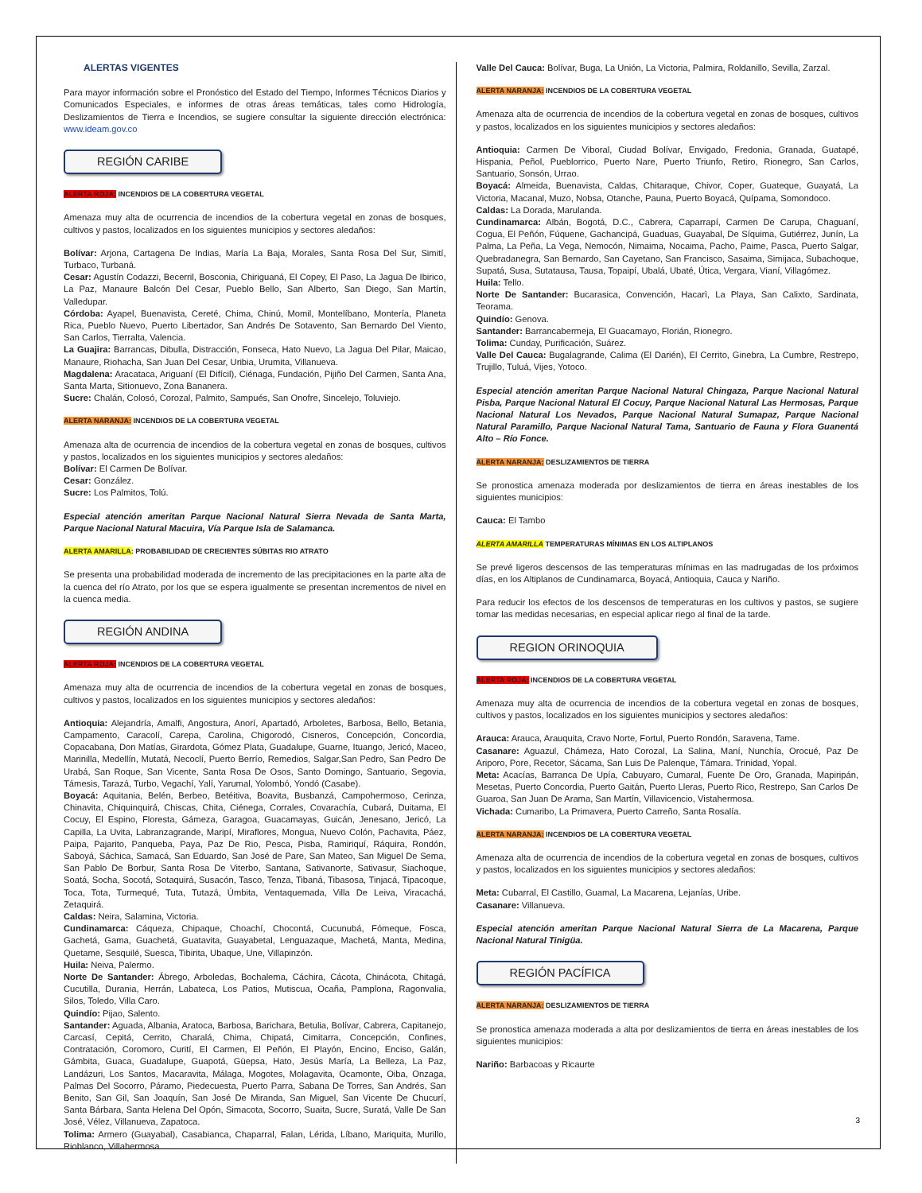ALERTAS VIGENTES
Para mayor información sobre el Pronóstico del Estado del Tiempo, Informes Técnicos Diarios y Comunicados Especiales, e informes de otras áreas temáticas, tales como Hidrología, Deslizamientos de Tierra e Incendios, se sugiere consultar la siguiente dirección electrónica: www.ideam.gov.co
REGIÓN CARIBE
ALERTA ROJA: INCENDIOS DE LA COBERTURA VEGETAL
Amenaza muy alta de ocurrencia de incendios de la cobertura vegetal en zonas de bosques, cultivos y pastos, localizados en los siguientes municipios y sectores aledaños:
Bolívar: Arjona, Cartagena De Indias, María La Baja, Morales, Santa Rosa Del Sur, Simití, Turbaco, Turbaná.
Cesar: Agustín Codazzi, Becerril, Bosconia, Chiriguaná, El Copey, El Paso, La Jagua De Ibirico, La Paz, Manaure Balcón Del Cesar, Pueblo Bello, San Alberto, San Diego, San Martín, Valledupar.
Córdoba: Ayapel, Buenavista, Cereté, Chima, Chinú, Momil, Montelíbano, Montería, Planeta Rica, Pueblo Nuevo, Puerto Libertador, San Andrés De Sotavento, San Bernardo Del Viento, San Carlos, Tierralta, Valencia.
La Guajira: Barrancas, Dibulla, Distracción, Fonseca, Hato Nuevo, La Jagua Del Pilar, Maicao, Manaure, Riohacha, San Juan Del Cesar, Uribia, Urumita, Villanueva.
Magdalena: Aracataca, Ariguaní (El Difícil), Ciénaga, Fundación, Pijiño Del Carmen, Santa Ana, Santa Marta, Sitionuevo, Zona Bananera.
Sucre: Chalán, Colosó, Corozal, Palmito, Sampués, San Onofre, Sincelejo, Toluviejo.
ALERTA NARANJA: INCENDIOS DE LA COBERTURA VEGETAL
Amenaza alta de ocurrencia de incendios de la cobertura vegetal en zonas de bosques, cultivos y pastos, localizados en los siguientes municipios y sectores aledaños:
Bolívar: El Carmen De Bolívar.
Cesar: González.
Sucre: Los Palmitos, Tolú.
Especial atención ameritan Parque Nacional Natural Sierra Nevada de Santa Marta, Parque Nacional Natural Macuira, Vía Parque Isla de Salamanca.
ALERTA AMARILLA: PROBABILIDAD DE CRECIENTES SÚBITAS RIO ATRATO
Se presenta una probabilidad moderada de incremento de las precipitaciones en la parte alta de la cuenca del río Atrato, por los que se espera igualmente se presentan incrementos de nivel en la cuenca media.
REGIÓN ANDINA
ALERTA ROJA: INCENDIOS DE LA COBERTURA VEGETAL
Amenaza muy alta de ocurrencia de incendios de la cobertura vegetal en zonas de bosques, cultivos y pastos, localizados en los siguientes municipios y sectores aledaños:
Antioquia: Alejandría, Amalfi, Angostura, Anorí, Apartadó, Arboletes, Barbosa, Bello, Betania, Campamento, Caracolí, Carepa, Carolina, Chigorodó, Cisneros, Concepción, Concordia, Copacabana, Don Matías, Girardota, Gómez Plata, Guadalupe, Guarne, Ituango, Jericó, Maceo, Marinilla, Medellín, Mutatá, Necoclí, Puerto Berrío, Remedios, Salgar,San Pedro, San Pedro De Urabá, San Roque, San Vicente, Santa Rosa De Osos, Santo Domingo, Santuario, Segovia, Támesis, Tarazá, Turbo, Vegachí, Yalí, Yarumal, Yolombó, Yondó (Casabe).
Boyacá: Aquitania, Belén, Berbeo, Betéitiva, Boavita, Busbanzá, Campohermoso, Cerinza, Chinavita, Chiquinquirá, Chiscas, Chita, Ciénega, Corrales, Covarachía, Cubará, Duitama, El Cocuy, El Espino, Floresta, Gámeza, Garagoa, Guacamayas, Guicán, Jenesano, Jericó, La Capilla, La Uvita, Labranzagrande, Maripí, Miraflores, Mongua, Nuevo Colón, Pachavita, Páez, Paipa, Pajarito, Panqueba, Paya, Paz De Rio, Pesca, Pisba, Ramiriquí, Ráquira, Rondón, Saboyá, Sáchica, Samacá, San Eduardo, San José de Pare, San Mateo, San Miguel De Sema, San Pablo De Borbur, Santa Rosa De Viterbo, Santana, Sativanorte, Sativasur, Siachoque, Soatá, Socha, Socotá, Sotaquirá, Susacón, Tasco, Tenza, Tibaná, Tibasosa, Tinjacá, Tipacoque, Toca, Tota, Turmequé, Tuta, Tutazá, Úmbita, Ventaquemada, Villa De Leiva, Viracachá, Zetaquirá.
Caldas: Neira, Salamina, Victoria.
Cundinamarca: Cáqueza, Chipaque, Choachí, Chocontá, Cucunubá, Fómeque, Fosca, Gachetá, Gama, Guachetá, Guatavita, Guayabetal, Lenguazaque, Machetá, Manta, Medina, Quetame, Sesquilé, Suesca, Tibirita, Ubaque, Une, Villapinzón.
Huila: Neiva, Palermo.
Norte De Santander: Ábrego, Arboledas, Bochalema, Cáchira, Cácota, Chinácota, Chitagá, Cucutilla, Durania, Herrán, Labateca, Los Patios, Mutiscua, Ocaña, Pamplona, Ragonvalia, Silos, Toledo, Villa Caro.
Quindío: Pijao, Salento.
Santander: Aguada, Albania, Aratoca, Barbosa, Barichara, Betulia, Bolívar, Cabrera, Capitanejo, Carcasí, Cepitá, Cerrito, Charalá, Chima, Chipatá, Cimitarra, Concepción, Confines, Contratación, Coromoro, Curití, El Carmen, El Peñón, El Playón, Encino, Enciso, Galán, Gámbita, Guaca, Guadalupe, Guapotá, Güepsa, Hato, Jesús María, La Belleza, La Paz, Landázuri, Los Santos, Macaravita, Málaga, Mogotes, Molagavita, Ocamonte, Oiba, Onzaga, Palmas Del Socorro, Páramo, Piedecuesta, Puerto Parra, Sabana De Torres, San Andrés, San Benito, San Gil, San Joaquín, San José De Miranda, San Miguel, San Vicente De Chucurí, Santa Bárbara, Santa Helena Del Opón, Simacota, Socorro, Suaita, Sucre, Suratá, Valle De San José, Vélez, Villanueva, Zapatoca.
Tolima: Armero (Guayabal), Casabianca, Chaparral, Falan, Lérida, Líbano, Mariquita, Murillo, Rioblanco, Villahermosa.
Valle Del Cauca: Bolívar, Buga, La Unión, La Victoria, Palmira, Roldanillo, Sevilla, Zarzal.
ALERTA NARANJA: INCENDIOS DE LA COBERTURA VEGETAL
Amenaza alta de ocurrencia de incendios de la cobertura vegetal en zonas de bosques, cultivos y pastos, localizados en los siguientes municipios y sectores aledaños:
Antioquia: Carmen De Viboral, Ciudad Bolívar, Envigado, Fredonia, Granada, Guatapé, Hispania, Peñol, Pueblorrico, Puerto Nare, Puerto Triunfo, Retiro, Rionegro, San Carlos, Santuario, Sonsón, Urrao.
Boyacá: Almeida, Buenavista, Caldas, Chitaraque, Chivor, Coper, Guateque, Guayatá, La Victoria, Macanal, Muzo, Nobsa, Otanche, Pauna, Puerto Boyacá, Quípama, Somondoco.
Caldas: La Dorada, Marulanda.
Cundinamarca: Albán, Bogotá, D.C., Cabrera, Caparrapí, Carmen De Carupa, Chaguaní, Cogua, El Peñón, Fúquene, Gachancipá, Guaduas, Guayabal, De Síquima, Gutiérrez, Junín, La Palma, La Peña, La Vega, Nemocón, Nimaima, Nocaima, Pacho, Paime, Pasca, Puerto Salgar, Quebradanegra, San Bernardo, San Cayetano, San Francisco, Sasaima, Simijaca, Subachoque, Supatá, Susa, Sutatausa, Tausa, Topaipí, Ubalá, Ubaté, Útica, Vergara, Vianí, Villagómez.
Huila: Tello.
Norte De Santander: Bucarasica, Convención, Hacarì, La Playa, San Calixto, Sardinata, Teorama.
Quindío: Genova.
Santander: Barrancabermeja, El Guacamayo, Florián, Rionegro.
Tolima: Cunday, Purificación, Suárez.
Valle Del Cauca: Bugalagrande, Calima (El Darién), El Cerrito, Ginebra, La Cumbre, Restrepo, Trujillo, Tuluá, Vijes, Yotoco.
Especial atención ameritan Parque Nacional Natural Chingaza, Parque Nacional Natural Pisba, Parque Nacional Natural El Cocuy, Parque Nacional Natural Las Hermosas, Parque Nacional Natural Los Nevados, Parque Nacional Natural Sumapaz, Parque Nacional Natural Paramillo, Parque Nacional Natural Tama, Santuario de Fauna y Flora Guanentá Alto – Río Fonce.
ALERTA NARANJA: DESLIZAMIENTOS DE TIERRA
Se pronostica amenaza moderada por deslizamientos de tierra en áreas inestables de los siguientes municipios:
Cauca: El Tambo
ALERTA AMARILLA TEMPERATURAS MÍNIMAS EN LOS ALTIPLANOS
Se prevé ligeros descensos de las temperaturas mínimas en las madrugadas de los próximos días, en los Altiplanos de Cundinamarca, Boyacá, Antioquia, Cauca y Nariño.
Para reducir los efectos de los descensos de temperaturas en los cultivos y pastos, se sugiere tomar las medidas necesarias, en especial aplicar riego al final de la tarde.
REGION ORINOQUIA
ALERTA ROJA: INCENDIOS DE LA COBERTURA VEGETAL
Amenaza muy alta de ocurrencia de incendios de la cobertura vegetal en zonas de bosques, cultivos y pastos, localizados en los siguientes municipios y sectores aledaños:
Arauca: Arauca, Arauquita, Cravo Norte, Fortul, Puerto Rondón, Saravena, Tame.
Casanare: Aguazul, Chámeza, Hato Corozal, La Salina, Maní, Nunchía, Orocué, Paz De Ariporo, Pore, Recetor, Sácama, San Luis De Palenque, Támara. Trinidad, Yopal.
Meta: Acacías, Barranca De Upía, Cabuyaro, Cumaral, Fuente De Oro, Granada, Mapiripán, Mesetas, Puerto Concordia, Puerto Gaitán, Puerto Lleras, Puerto Rico, Restrepo, San Carlos De Guaroa, San Juan De Arama, San Martín, Villavicencio, Vistahermosa.
Vichada: Cumaribo, La Primavera, Puerto Carreño, Santa Rosalía.
ALERTA NARANJA: INCENDIOS DE LA COBERTURA VEGETAL
Amenaza alta de ocurrencia de incendios de la cobertura vegetal en zonas de bosques, cultivos y pastos, localizados en los siguientes municipios y sectores aledaños:
Meta: Cubarral, El Castillo, Guamal, La Macarena, Lejanías, Uribe.
Casanare: Villanueva.
Especial atención ameritan Parque Nacional Natural Sierra de La Macarena, Parque Nacional Natural Tinigüa.
REGIÓN PACÍFICA
ALERTA NARANJA: DESLIZAMIENTOS DE TIERRA
Se pronostica amenaza moderada a alta por deslizamientos de tierra en áreas inestables de los siguientes municipios:
Nariño: Barbacoas y Ricaurte
3